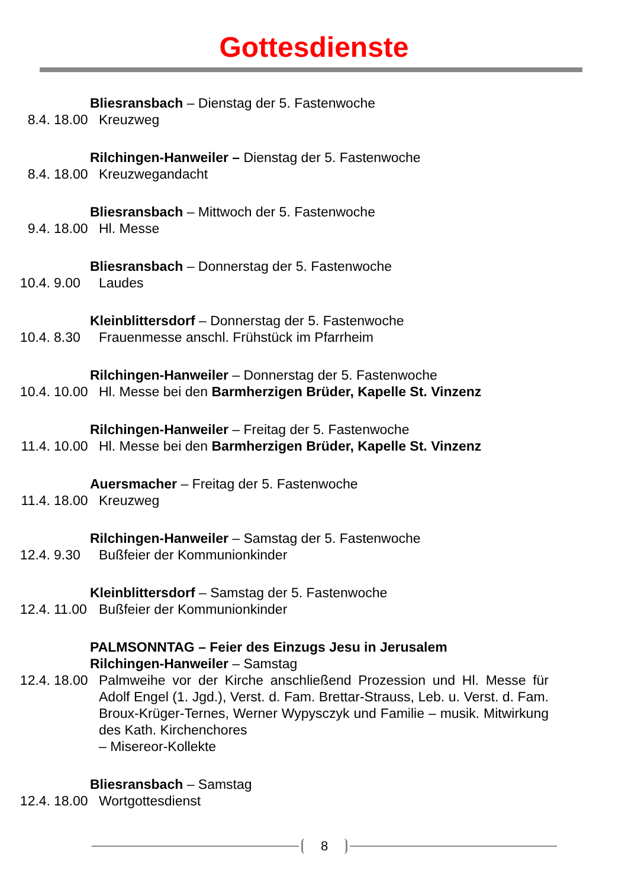Gottesdienste
Bliesransbach – Dienstag der 5. Fastenwoche
8.4. 18.00 Kreuzweg
Rilchingen-Hanweiler – Dienstag der 5. Fastenwoche
8.4. 18.00 Kreuzwegandacht
Bliesransbach – Mittwoch der 5. Fastenwoche
9.4. 18.00 Hl. Messe
Bliesransbach – Donnerstag der 5. Fastenwoche
10.4. 9.00 Laudes
Kleinblittersdorf – Donnerstag der 5. Fastenwoche
10.4. 8.30 Frauenmesse anschl. Frühstück im Pfarrheim
Rilchingen-Hanweiler – Donnerstag der 5. Fastenwoche
10.4. 10.00 Hl. Messe bei den Barmherzigen Brüder, Kapelle St. Vinzenz
Rilchingen-Hanweiler – Freitag der 5. Fastenwoche
11.4. 10.00 Hl. Messe bei den Barmherzigen Brüder, Kapelle St. Vinzenz
Auersmacher – Freitag der 5. Fastenwoche
11.4. 18.00 Kreuzweg
Rilchingen-Hanweiler – Samstag der 5. Fastenwoche
12.4. 9.30 Bußfeier der Kommunionkinder
Kleinblittersdorf – Samstag der 5. Fastenwoche
12.4. 11.00 Bußfeier der Kommunionkinder
PALMSONNTAG – Feier des Einzugs Jesu in Jerusalem
Rilchingen-Hanweiler – Samstag
12.4. 18.00 Palmweihe vor der Kirche anschließend Prozession und Hl. Messe für Adolf Engel (1. Jgd.), Verst. d. Fam. Brettar-Strauss, Leb. u. Verst. d. Fam. Broux-Krüger-Ternes, Werner Wypysczyk und Familie – musik. Mitwirkung des Kath. Kirchenchores
– Misereor-Kollekte
Bliesransbach – Samstag
12.4. 18.00 Wortgottesdienst
8